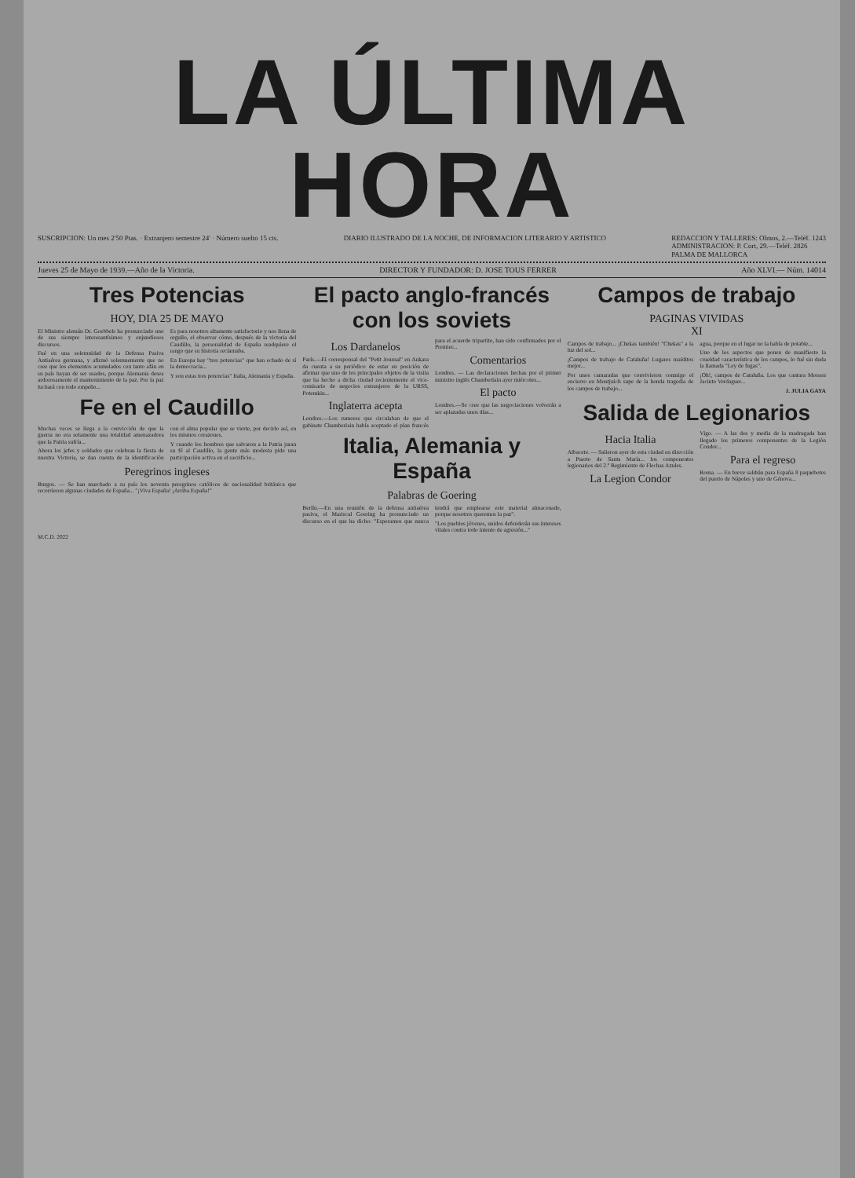LA ÚLTIMA HORA
SUSCRIPCION: Un mes 2'50 Ptas. · Extranjero semestre 24' · Número suelto 15 cts.
DIARIO ILUSTRADO DE LA NOCHE, DE INFORMACION LITERARIO Y ARTISTICO
REDACCION Y TALLERES: Olmos, 2.—Teléf. 1243
ADMINISTRACION: P. Cort, 29.—Teléf. 2826
PALMA DE MALLORCA
Jueves 25 de Mayo de 1939.—Año de la Victoria. DIRECTOR Y FUNDADOR: D. JOSE TOUS FERRER Año XLVI.— Núm. 14014
Tres Potencias
HOY, DIA 25 DE MAYO
El Ministro alemán Dr. Goebbels ha pronunciado uno de sus siempre interesantísimos y enjundiosos discursos.
Fué en una solemnidad de la Defensa Pasiva Antiaérea germana, y afirmó solemnemente que no cree que los elementos acumulados con tanto afán en su país hayan de ser usados, porque Alemania desea ardorosamente el mantenimiento de la paz. Por la paz luchará con todo empeño...
Es para nosotros altamente satisfactorio y nos llena de orgullo, el observar cómo, después de la victoria del Caudillo, la personalidad de España readquiere el rango que su historia reclamaba.
En Europa hay "tres potencias" que han echado de sí la democracia...
Y son estas tres potencias" Italia, Alemania y España.
Fe en el Caudillo
Muchas veces se llega a la convicción de que la guerra no era solamente una totalidad amenazadora que la Patria sufría...
Ahora los jefes y soldados que celebran la fiesta de nuestra Victoria, se dan cuenta de la identificación con el alma popular que se vierte, por decirlo así, en los mismos corazones.
Y cuando los hombres que salvaron a la Patria juran su fé al Caudillo, la gente más modesta pide una participación activa en el sacrificio...
Peregrinos ingleses
Burgos. — Se han marchado a su país los noventa peregrinos católicos de nacionalidad británica que recorrieron algunas ciudades de España... "¡Viva España! ¡Arriba España!"
El pacto anglo-francés con los soviets
Los Dardanelos
París.—El corresponsal del "Petit Journal" en Ankara da cuenta a su periódico de estar en posición de afirmar que uno de los principales objetos de la visita que ha hecho a dicha ciudad recientemente el vice-comisario de negocios extranjeros de la URSS, Potemkin...
Inglaterra acepta
Londres.—Los rumores que circulaban de que el gabinete Chamberlain había aceptado el plan francés para el acuerdo tripartito, han sido confirmados por el Premier...
Comentarios
Londres. — Las declaraciones hechas por el primer ministro inglés Chamberlain ayer miércoles...
El pacto
Londres.—Se cree que las negociaciones volverán a ser aplazadas unos días...
Italia, Alemania y España
Palabras de Goering
Berlín.—En una reunión de la defensa antiaérea pasiva, el Mariscal Goering ha pronunciado un discurso en el que ha dicho: "Esperamos que nunca tendrá que emplearse este material almacenado, porque nosotros queremos la paz".
"Los pueblos jóvenes, unidos defenderán sus intereses vitales contra todo intento de agresión..."
Campos de trabajo
PAGINAS VIVIDAS
XI
Campos de trabajo... ¡Chekas también! "Chekas" a la luz del sol...
¡Campos de trabajo de Cataluña! Lugares malditos mejor...
Por unos camaradas que convivieron conmigo el encierro en Montjuich supe de la honda tragedia de los campos de trabajo...
agua, porque en el lugar no la había de potable...
Uno de los aspectos que ponen de manifiesto la crueldad característica de los campos, lo fué sin duda la llamada "Ley de fugas".
¡Oh!, campos de Cataluña. Los que cantara Mossen Jacinto Verdaguer...
J. JULIA GAYA
Salida de Legionarios
Hacia Italia
Albacete. — Salieron ayer de esta ciudad en dirección a Puerto de Santa María... los componentes legionarios del 2.º Regimiento de Flechas Azules.
La Legion Condor
Vigo. — A las dos y media de la madrugada han llegado los primeros componentes de la Legión Condor...
Para el regreso
Roma. — En breve saldrán para España 8 paquebotes del puerto de Nápoles y uno de Génova...
M.C.D. 2022